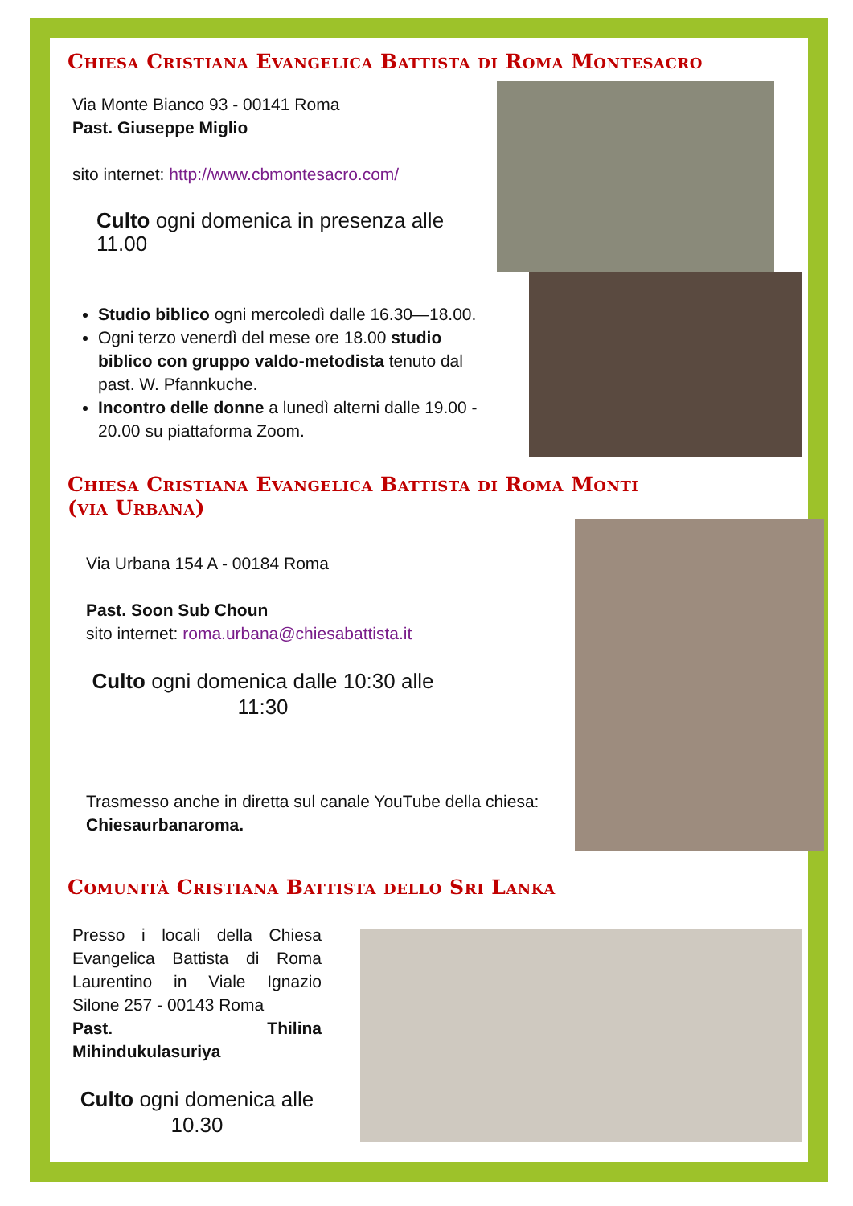Chiesa Cristiana Evangelica Battista di Roma Montesacro
Via Monte Bianco 93 - 00141 Roma
Past. Giuseppe Miglio
sito internet: http://www.cbmontesacro.com/
Culto ogni domenica in presenza alle 11.00
Studio biblico ogni mercoledì dalle 16.30—18.00.
Ogni terzo venerdì del mese ore 18.00 studio biblico con gruppo valdo-metodista tenuto dal past. W. Pfannkuche.
Incontro delle donne a lunedì alterni dalle 19.00 - 20.00 su piattaforma Zoom.
Chiesa Cristiana Evangelica Battista di Roma Monti
(via Urbana)
Via Urbana 154 A - 00184 Roma
Past. Soon Sub Choun
sito internet: roma.urbana@chiesabattista.it
Culto ogni domenica dalle 10:30 alle 11:30
Trasmesso anche in diretta sul canale YouTube della chiesa: Chiesaurbanaroma.
Comunità Cristiana Battista dello Sri Lanka
Presso i locali della Chiesa Evangelica Battista di Roma Laurentino in Viale Ignazio Silone 257 - 00143 Roma
Past. Thilina Mihindukulasuriya
Culto ogni domenica alle 10.30